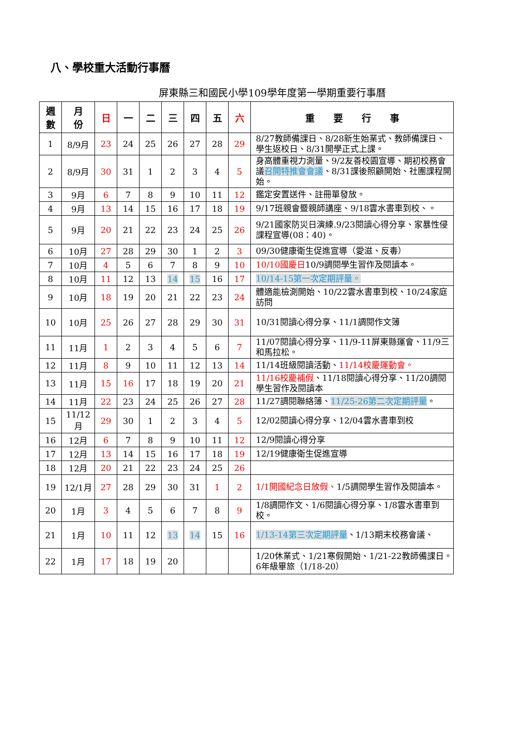八、學校重大活動行事曆
屏東縣三和國民小學109學年度第一學期重要行事曆
| 週 數 | 月 份 | 日 | 一 | 二 | 三 | 四 | 五 | 六 | 重 要 行 事 |
| --- | --- | --- | --- | --- | --- | --- | --- | --- | --- |
| 1 | 8/9月 | 23 | 24 | 25 | 26 | 27 | 28 | 29 | 8/27教師備課日、8/28新生始業式、教師備課日、學生返校日、8/31開學正式上課。 |
| 2 | 8/9月 | 30 | 31 | 1 | 2 | 3 | 4 | 5 | 身高體重視力測量、9/2友善校園宣導、期初校務會議 召開特推會會議 、8/31課後照顧開始、社團課程開始。 |
| 3 | 9月 | 6 | 7 | 8 | 9 | 10 | 11 | 12 | 鑑定安置送件、註冊單發放。 |
| 4 | 9月 | 13 | 14 | 15 | 16 | 17 | 18 | 19 | 9/17班親會暨親師講座、9/18雲水書車到校、。 |
| 5 | 9月 | 20 | 21 | 22 | 23 | 24 | 25 | 26 | 9/21國家防災日演練.9/23閱讀心得分享、家暴性侵課程宣導(08：40)。 |
| 6 | 10月 | 27 | 28 | 29 | 30 | 1 | 2 | 3 | 09/30健康衛生促進宣導（愛滋、反毒） |
| 7 | 10月 | 4 | 5 | 6 | 7 | 8 | 9 | 10 | 10/10國慶日 10/9調閱學生習作及閱讀本。 |
| 8 | 10月 | 11 | 12 | 13 | 14 | 15 | 16 | 17 | 10/14-15第一次定期評量。 |
| 9 | 10月 | 18 | 19 | 20 | 21 | 22 | 23 | 24 | 體適能檢測開始、10/22雲水書車到校、10/24家庭訪問 |
| 10 | 10月 | 25 | 26 | 27 | 28 | 29 | 30 | 31 | 10/31閱讀心得分享、11/1調閱作文簿 |
| 11 | 11月 | 1 | 2 | 3 | 4 | 5 | 6 | 7 | 11/07閱讀心得分享、11/9-11屏東縣運會、11/9三和馬拉松。 |
| 12 | 11月 | 8 | 9 | 10 | 11 | 12 | 13 | 14 | 11/14班級閱讀活動、 11/14校慶運動會。 |
| 13 | 11月 | 15 | 16 | 17 | 18 | 19 | 20 | 21 | 11/16校慶補假 、11/18閱讀心得分享、11/20調閱學生習作及閱讀本 |
| 14 | 11月 | 22 | 23 | 24 | 25 | 26 | 27 | 28 | 11/27調閱聯絡簿、 11/25-26第二次定期評量 。 |
| 15 | 11/12月 | 29 | 30 | 1 | 2 | 3 | 4 | 5 | 12/02閱讀心得分享、12/04雲水書車到校 |
| 16 | 12月 | 6 | 7 | 8 | 9 | 10 | 11 | 12 | 12/9閱讀心得分享 |
| 17 | 12月 | 13 | 14 | 15 | 16 | 17 | 18 | 19 | 12/19健康衛生促進宣導 |
| 18 | 12月 | 20 | 21 | 22 | 23 | 24 | 25 | 26 | |
| 19 | 12/1月 | 27 | 28 | 29 | 30 | 31 | 1 | 2 | 1/1開國紀念日放假、 1/5調閱學生習作及閱讀本。 |
| 20 | 1月 | 3 | 4 | 5 | 6 | 7 | 8 | 9 | 1/8調閱作文、1/6閱讀心得分享、1/8雲水書車到校。 |
| 21 | 1月 | 10 | 11 | 12 | 13 | 14 | 15 | 16 | 1/13-14第三次定期評量 、1/13期末校務會議、 |
| 22 | 1月 | 17 | 18 | 19 | 20 | | | | 1/20休業式、1/21寒假開始、1/21-22教師備課日。6年級畢旅（1/18-20） |